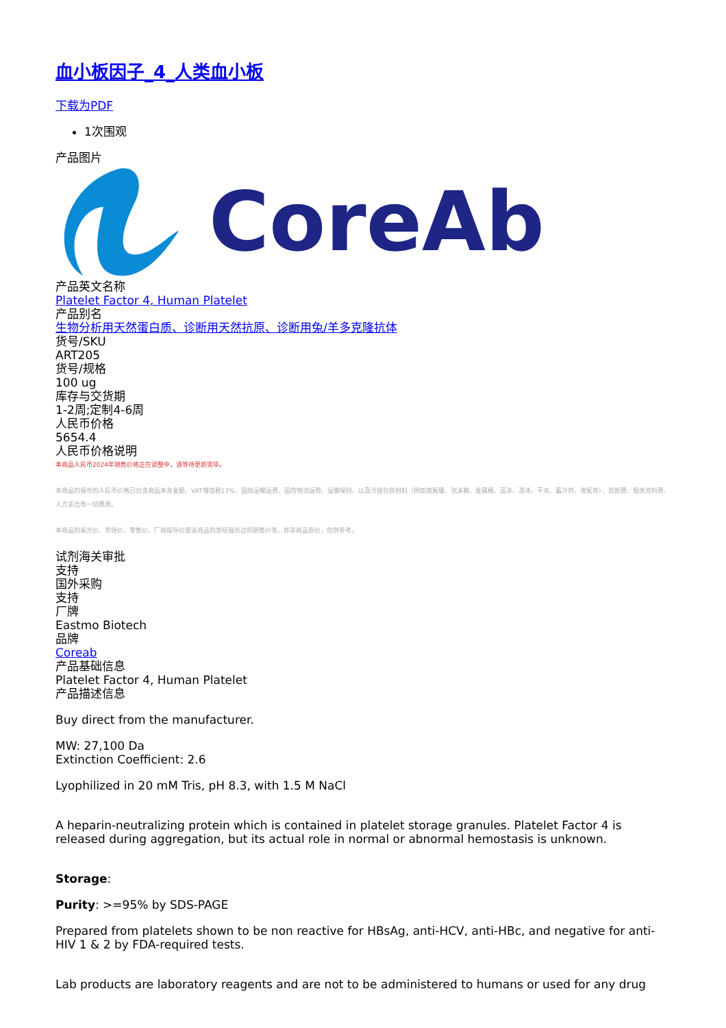血小板因子_4_人类血小板
下载为PDF
1次围观
产品图片
CoreAb
产品英文名称
Platelet Factor 4, Human Platelet
产品别名
生物分析用天然蛋白质、诊断用天然抗原、诊断用兔/羊多克隆抗体
货号/SKU
ART205
货号/规格
100 ug
库存与交货期
1-2周;定制4-6周
人民币价格
5654.4
人民币价格说明
本商品人民币2024年销售价格正在调整中，请等待更新完毕。
本商品的展示的人民币价格已包含商品本身金额、VAT增值税13%、国际运输运费、国内物流运费、运输保险、以及冷链包装材料（例如液氮罐、泡沫箱、金属桶、蓝冰、湿冰、干冰、蓄冷剂、液氮等）、装卸费、相关资料费、人力支出等一切费用。
本商品的美元价、市场价、零售价、厂商指导价或该商品的曾经展示过的销售价等，并非商品原价，仅供参考。
试剂海关审批
支持
国外采购
支持
厂牌
Eastmo Biotech
品牌
Coreab
产品基础信息
Platelet Factor 4, Human Platelet
产品描述信息
Buy direct from the manufacturer.
MW: 27,100 Da
Extinction Coefficient: 2.6
Lyophilized in 20 mM Tris, pH 8.3, with 1.5 M NaCl
A heparin-neutralizing protein which is contained in platelet storage granules. Platelet Factor 4 is released during aggregation, but its actual role in normal or abnormal hemostasis is unknown.
Storage:
Purity: >=95% by SDS-PAGE
Prepared from platelets shown to be non reactive for HBsAg, anti-HCV, anti-HBc, and negative for anti-HIV 1 & 2 by FDA-required tests.
Lab products are laboratory reagents and are not to be administered to humans or used for any drug